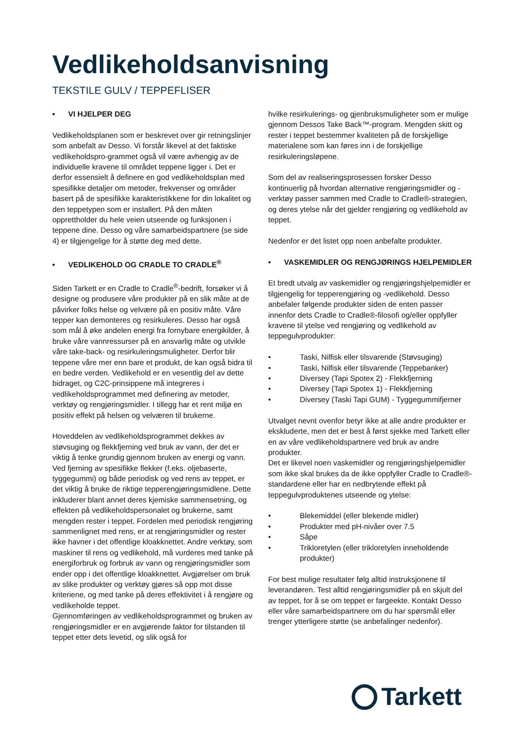Vedlikeholdsanvisning
TEKSTILE GULV / TEPPEFLISER
• VI HJELPER DEG
Vedlikeholdsplanen som er beskrevet over gir retningslinjer som anbefalt av Desso. Vi forstår likevel at det faktiske vedlikeholdspro-grammet også vil være avhengig av de individuelle kravene til området teppene ligger i. Det er derfor essensielt å definere en god vedlikeholdsplan med spesifikke detaljer om metoder, frekvenser og områder basert på de spesifikke karakteristikkene for din lokalitet og den teppetypen som er installert. På den måten opprettholder du hele veien utseende og funksjonen i teppene dine. Desso og våre samarbeidspartnere (se side 4) er tilgjengelige for å støtte deg med dette.
• VEDLIKEHOLD OG CRADLE TO CRADLE<sup>®</sup>
Siden Tarkett er en Cradle to Cradle<sup>®</sup>-bedrift, forsøker vi å designe og produsere våre produkter på en slik måte at de påvirker folks helse og velvære på en positiv måte. Våre tepper kan demonteres og resirkuleres. Desso har også som mål å øke andelen energi fra fornybare energikilder, å bruke våre vannressurser på en ansvarlig måte og utvikle våre take-back- og resirkuleringsmuligheter. Derfor blir teppene våre mer enn bare et produkt, de kan også bidra til en bedre verden. Vedlikehold er en vesentlig del av dette bidraget, og C2C-prinsippene må integreres i vedlikeholdsprogrammet med definering av metoder, verktøy og rengjøringsmidler. I tillegg har et rent miljø en positiv effekt på helsen og velværen til brukerne.
Hoveddelen av vedlikeholdsprogrammet dekkes av støvsuging og flekkfjerning ved bruk av vann, der det er viktig å tenke grundig gjennom bruken av energi og vann. Ved fjerning av spesifikke flekker (f.eks. oljebaserte, tyggegummi) og både periodisk og ved rens av teppet, er det viktig å bruke de riktige tepperengjøringsmidlene. Dette inkluderer blant annet deres kjemiske sammensetning, og effekten på vedlikeholdspersonalet og brukerne, samt mengden rester i teppet. Fordelen med periodisk rengjøring sammenlignet med rens, er at rengjøringsmidler og rester ikke havner i det offentlige kloakknettet. Andre verktøy, som maskiner til rens og vedlikehold, må vurderes med tanke på energiforbruk og forbruk av vann og rengjøringsmidler som ender opp i det offentlige kloakknettet. Avgjørelser om bruk av slike produkter og verktøy gjøres så opp mot disse kriteriene, og med tanke på deres effektivitet i å rengjøre og vedlikeholde teppet.
Gjennomføringen av vedlikeholdsprogrammet og bruken av rengjøringsmidler er en avgjørende faktor for tilstanden til teppet etter dets levetid, og slik også for
hvilke resirkulerings- og gjenbruksmuligheter som er mulige gjennom Dessos Take Back™-program. Mengden skitt og rester i teppet bestemmer kvaliteten på de forskjellige materialene som kan føres inn i de forskjellige resirkuleringsløpene.
Som del av realiseringsprosessen forsker Desso kontinuerlig på hvordan alternative rengjøringsmidler og -verktøy passer sammen med Cradle to Cradle®-strategien, og deres ytelse når det gjelder rengjøring og vedlikehold av teppet.
Nedenfor er det listet opp noen anbefalte produkter.
• VASKEMIDLER OG RENGJØRINGS HJELPEMIDLER
Et bredt utvalg av vaskemidler og rengjøringshjelpemidler er tilgjengelig for tepperengjøring og -vedlikehold. Desso anbefaler følgende produkter siden de enten passer innenfor dets Cradle to Cradle®-filosofi og/eller oppfyller kravene til ytelse ved rengjøring og vedlikehold av teppegulvprodukter:
• Taski, Nilfisk eller tilsvarende (Støvsuging)
• Taski, Nilfisk eller tilsvarende (Teppebanker)
• Diversey (Tapi Spotex 2) - Flekkfjerning
• Diversey (Tapi Spotex 1) - Flekkfjerning
• Diversey (Taski Tapi GUM) - Tyggegummifjerner
Utvalget nevnt ovenfor betyr ikke at alle andre produkter er ekskluderte, men det er best å først sjekke med Tarkett eller en av våre vedlikeholdspartnere ved bruk av andre produkter.
Det er likevel noen vaskemidler og rengjøringshjelpemidler som ikke skal brukes da de ikke oppfyller Cradle to Cradle®-standardene eller har en nedbrytende effekt på teppegulvproduktenes utseende og ytelse:
• Blekemiddel (eller blekende midler)
• Produkter med pH-nivåer over 7.5
• Såpe
• Trikloretylen (eller trikloretylen inneholdende produkter)
For best mulige resultater følg alltid instruksjonene til leverandøren. Test alltid rengjøringsmidler på en skjult del av teppet, for å se om teppet er fargeekte. Kontakt Desso eller våre samarbeidspartnere om du har spørsmål eller trenger ytterligere støtte (se anbefalinger nedenfor).
Tarkett